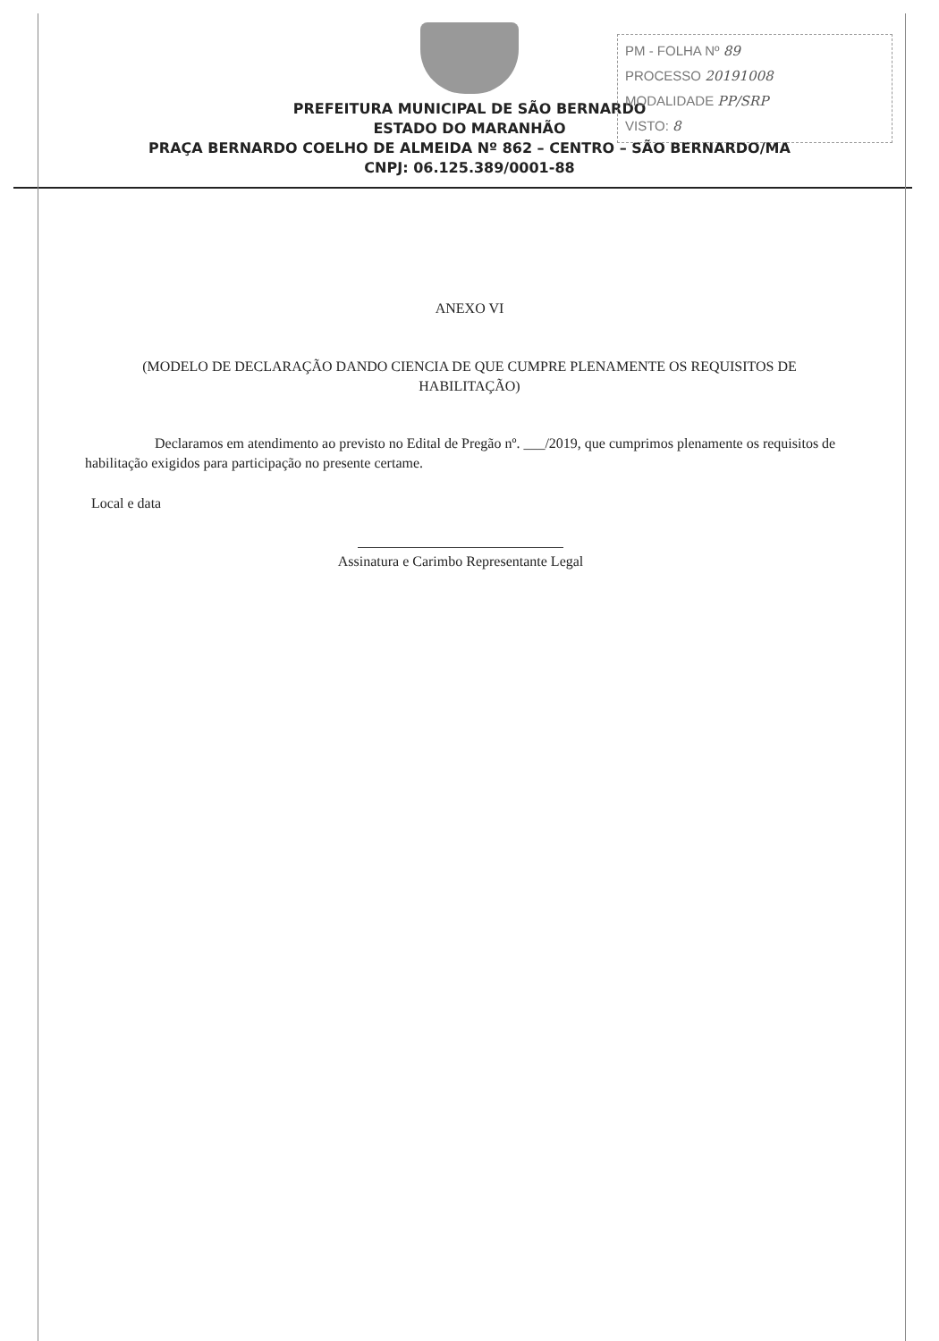PM - FOLHA Nº 89
PROCESSO 20191008
MODALIDADE PP/SRP
VISTO: 8
PREFEITURA MUNICIPAL DE SÃO BERNARDO
ESTADO DO MARANHÃO
PRAÇA BERNARDO COELHO DE ALMEIDA Nº 862 – CENTRO – SÃO BERNARDO/MA
CNPJ: 06.125.389/0001-88
ANEXO VI
(MODELO DE DECLARAÇÃO DANDO CIENCIA DE QUE CUMPRE PLENAMENTE OS REQUISITOS DE HABILITAÇÃO)
Declaramos em atendimento ao previsto no Edital de Pregão nº. ___/2019, que cumprimos plenamente os requisitos de habilitação exigidos para participação no presente certame.
Local e data
Assinatura e Carimbo Representante Legal